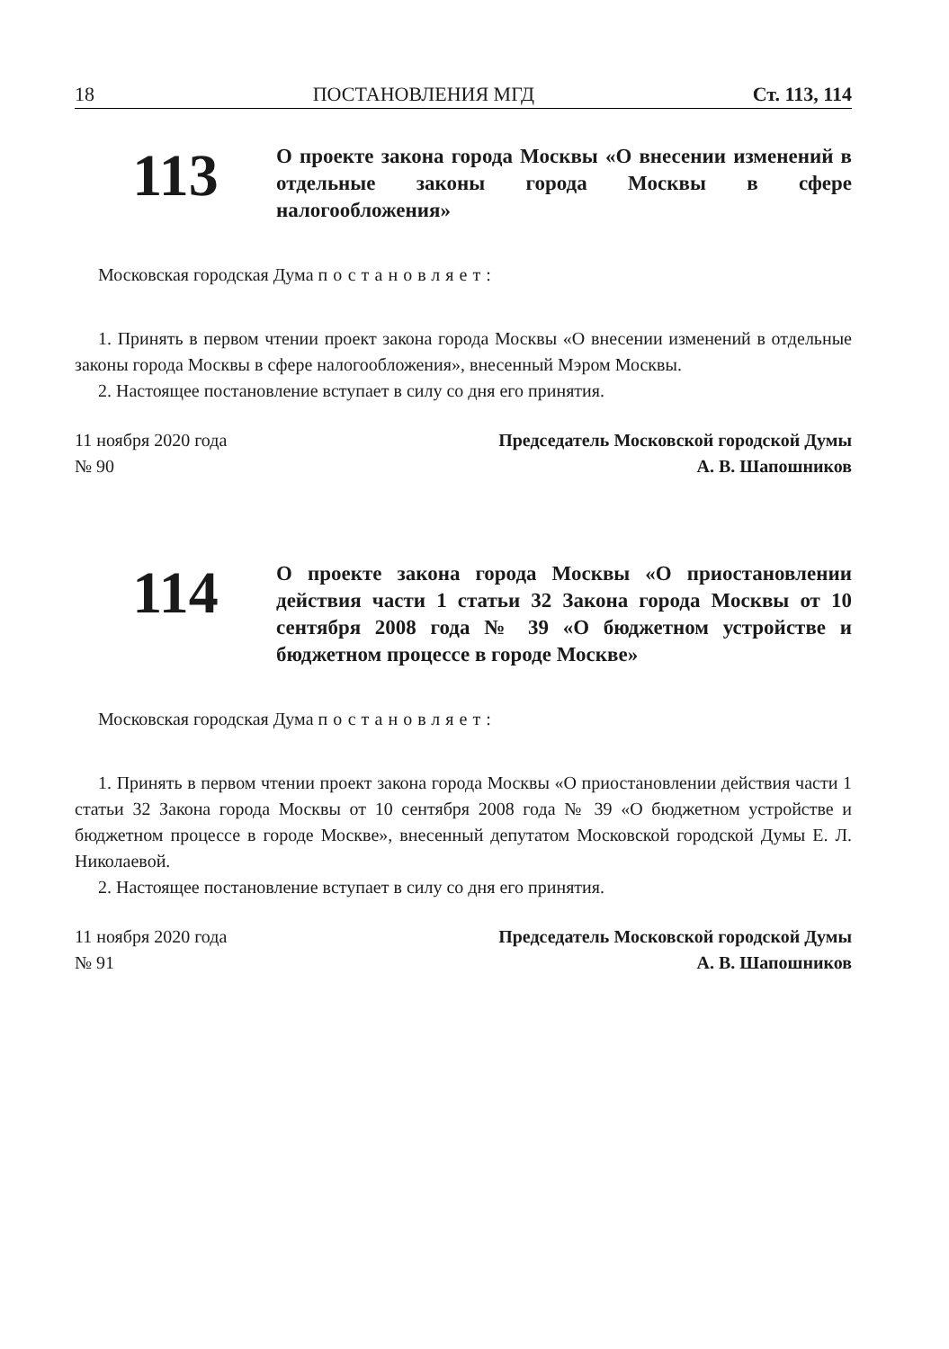18 ПОСТАНОВЛЕНИЯ МГД Ст. 113, 114
113
О проекте закона города Москвы «О внесении изменений в отдельные законы города Москвы в сфере налогообложения»
Московская городская Дума постановляет:
1. Принять в первом чтении проект закона города Москвы «О внесении изменений в отдельные законы города Москвы в сфере налогообложения», внесенный Мэром Москвы.
2. Настоящее постановление вступает в силу со дня его принятия.
11 ноября 2020 года
№ 90
Председатель Московской городской Думы
А. В. Шапошников
114
О проекте закона города Москвы «О приостановлении действия части 1 статьи 32 Закона города Москвы от 10 сентября 2008 года № 39 «О бюджетном устройстве и бюджетном процессе в городе Москве»
Московская городская Дума постановляет:
1. Принять в первом чтении проект закона города Москвы «О приостановлении действия части 1 статьи 32 Закона города Москвы от 10 сентября 2008 года № 39 «О бюджетном устройстве и бюджетном процессе в городе Москве», внесенный депутатом Московской городской Думы Е. Л. Николаевой.
2. Настоящее постановление вступает в силу со дня его принятия.
11 ноября 2020 года
№ 91
Председатель Московской городской Думы
А. В. Шапошников